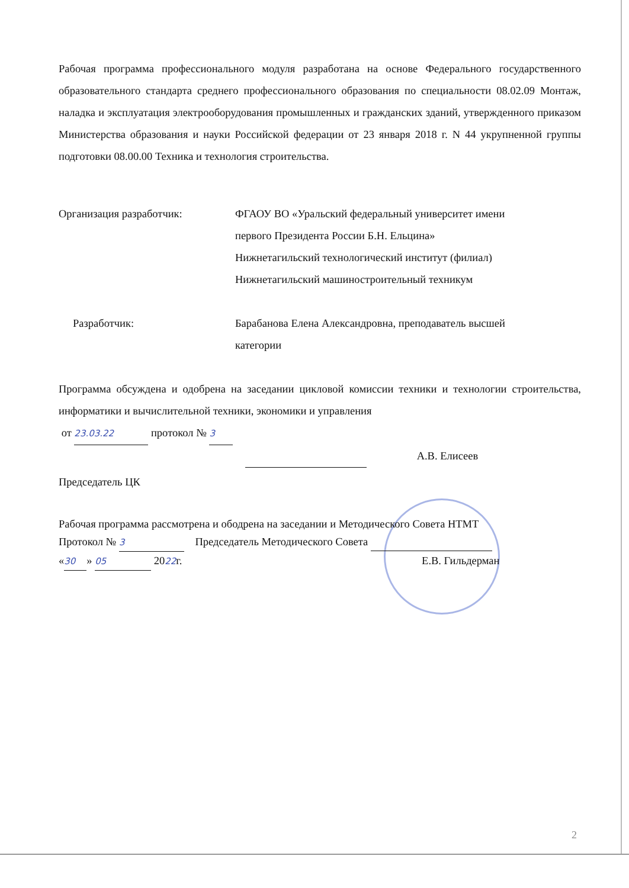Рабочая программа профессионального модуля разработана на основе Федерального государственного образовательного стандарта среднего профессионального образования по специальности 08.02.09 Монтаж, наладка и эксплуатация электрооборудования промышленных и гражданских зданий, утвержденного приказом Министерства образования и науки Российской федерации от 23 января 2018 г. N 44 укрупненной группы подготовки 08.00.00 Техника и технология строительства.
Организация разработчик: ФГАОУ ВО «Уральский федеральный университет имени
первого Президента России Б.Н. Ельцина»
Нижнетагильский технологический институт (филиал)
Нижнетагильский машиностроительный техникум
Разработчик: Барабанова Елена Александровна, преподаватель высшей
категории
Программа обсуждена и одобрена на заседании цикловой комиссии техники и технологии строительства, информатики и вычислительной техники, экономики и управления
от 23.03.22 протокол № 3
А.В. Елисеев
Председатель ЦК
Рабочая программа рассмотрена и ободрена на заседании и Методического Совета НТМТ
Протокол № 3 Председатель Методического Совета
« 30 » 05 2022г. Е.В. Гильдерман
2